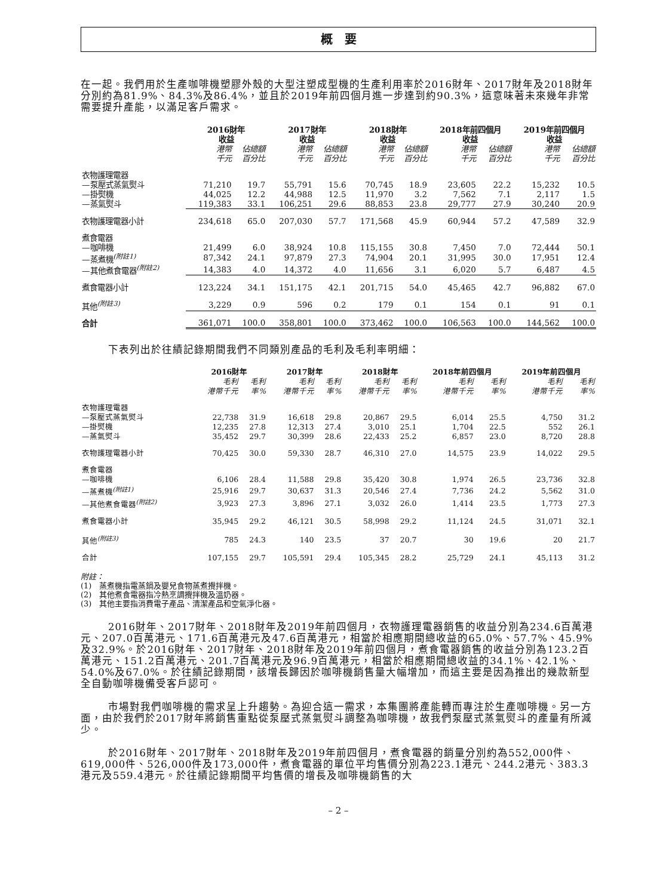概　要
在一起。我們用於生產咖啡機塑膠外殼的大型注塑成型機的生產利用率於2016財年、2017財年及2018財年分別約為81.9%、84.3%及86.4%，並且於2019年前四個月進一步達到約90.3%，這意味著未來幾年非常需要提升產能，以滿足客戶需求。
| | 2016財年 收益 | | 2017財年 收益 | | 2018財年 收益 | | 2018年前四個月 收益 | | 2019年前四個月 收益 | |
| --- | --- | --- | --- | --- | --- | --- | --- | --- | --- | --- |
| | 港幣 千元 | 佔總額 百分比 | 港幣 千元 | 佔總額 百分比 | 港幣 千元 | 佔總額 百分比 | 港幣 千元 | 佔總額 百分比 | 港幣 千元 | 佔總額 百分比 |
| 衣物護理電器 | | | | | | | | | | |
| —泵壓式蒸氣熨斗 | 71,210 | 19.7 | 55,791 | 15.6 | 70,745 | 18.9 | 23,605 | 22.2 | 15,232 | 10.5 |
| —掛熨機 | 44,025 | 12.2 | 44,988 | 12.5 | 11,970 | 3.2 | 7,562 | 7.1 | 2,117 | 1.5 |
| —蒸氣熨斗 | 119,383 | 33.1 | 106,251 | 29.6 | 88,853 | 23.8 | 29,777 | 27.9 | 30,240 | 20.9 |
| 衣物護理電器小計 | 234,618 | 65.0 | 207,030 | 57.7 | 171,568 | 45.9 | 60,944 | 57.2 | 47,589 | 32.9 |
| 煮食電器 | | | | | | | | | | |
| —咖啡機 | 21,499 | 6.0 | 38,924 | 10.8 | 115,155 | 30.8 | 7,450 | 7.0 | 72,444 | 50.1 |
| —蒸煮機<sup>(附註1)</sup> | 87,342 | 24.1 | 97,879 | 27.3 | 74,904 | 20.1 | 31,995 | 30.0 | 17,951 | 12.4 |
| —其他煮食電器<sup>(附註2)</sup> | 14,383 | 4.0 | 14,372 | 4.0 | 11,656 | 3.1 | 6,020 | 5.7 | 6,487 | 4.5 |
| 煮食電器小計 | 123,224 | 34.1 | 151,175 | 42.1 | 201,715 | 54.0 | 45,465 | 42.7 | 96,882 | 67.0 |
| 其他<sup>(附註3)</sup> | 3,229 | 0.9 | 596 | 0.2 | 179 | 0.1 | 154 | 0.1 | 91 | 0.1 |
| 合計 | 361,071 | 100.0 | 358,801 | 100.0 | 373,462 | 100.0 | 106,563 | 100.0 | 144,562 | 100.0 |
下表列出於往績記錄期間我們不同類別產品的毛利及毛利率明細：
| | 2016財年 | | 2017財年 | | 2018財年 | | 2018年前四個月 | | 2019年前四個月 | |
| --- | --- | --- | --- | --- | --- | --- | --- | --- | --- | --- |
| | 毛利 港幣千元 | 毛利 率% | 毛利 港幣千元 | 毛利 率% | 毛利 港幣千元 | 毛利 率% | 毛利 港幣千元 | 毛利 率% | 毛利 港幣千元 | 毛利 率% |
| 衣物護理電器 | | | | | | | | | | |
| —泵壓式蒸氣熨斗 | 22,738 | 31.9 | 16,618 | 29.8 | 20,867 | 29.5 | 6,014 | 25.5 | 4,750 | 31.2 |
| —掛熨機 | 12,235 | 27.8 | 12,313 | 27.4 | 3,010 | 25.1 | 1,704 | 22.5 | 552 | 26.1 |
| —蒸氣熨斗 | 35,452 | 29.7 | 30,399 | 28.6 | 22,433 | 25.2 | 6,857 | 23.0 | 8,720 | 28.8 |
| 衣物護理電器小計 | 70,425 | 30.0 | 59,330 | 28.7 | 46,310 | 27.0 | 14,575 | 23.9 | 14,022 | 29.5 |
| 煮食電器 | | | | | | | | | | |
| —咖啡機 | 6,106 | 28.4 | 11,588 | 29.8 | 35,420 | 30.8 | 1,974 | 26.5 | 23,736 | 32.8 |
| —蒸煮機<sup>(附註1)</sup> | 25,916 | 29.7 | 30,637 | 31.3 | 20,546 | 27.4 | 7,736 | 24.2 | 5,562 | 31.0 |
| —其他煮食電器<sup>(附註2)</sup> | 3,923 | 27.3 | 3,896 | 27.1 | 3,032 | 26.0 | 1,414 | 23.5 | 1,773 | 27.3 |
| 煮食電器小計 | 35,945 | 29.2 | 46,121 | 30.5 | 58,998 | 29.2 | 11,124 | 24.5 | 31,071 | 32.1 |
| 其他<sup>(附註3)</sup> | 785 | 24.3 | 140 | 23.5 | 37 | 20.7 | 30 | 19.6 | 20 | 21.7 |
| 合計 | 107,155 | 29.7 | 105,591 | 29.4 | 105,345 | 28.2 | 25,729 | 24.1 | 45,113 | 31.2 |
附註：
(1)　蒸煮機指電蒸鍋及嬰兒食物蒸煮攪拌機。
(2)　其他煮食電器指冷熱烹調攪拌機及溫奶器。
(3)　其他主要指消費電子產品、清潔產品和空氣淨化器。
2016財年、2017財年、2018財年及2019年前四個月，衣物護理電器銷售的收益分別為234.6百萬港元、207.0百萬港元、171.6百萬港元及47.6百萬港元，相當於相應期間總收益的65.0%、57.7%、45.9%及32.9%。於2016財年、2017財年、2018財年及2019年前四個月，煮食電器銷售的收益分別為123.2百萬港元、151.2百萬港元、201.7百萬港元及96.9百萬港元，相當於相應期間總收益的34.1%、42.1%、54.0%及67.0%。於往績記錄期間，該增長歸因於咖啡機銷售量大幅增加，而這主要是因為推出的幾款新型全自動咖啡機備受客戶認可。
市場對我們咖啡機的需求呈上升趨勢。為迎合這一需求，本集團將產能轉而專注於生產咖啡機。另一方面，由於我們於2017財年將銷售重點從泵壓式蒸氣熨斗調整為咖啡機，故我們泵壓式蒸氣熨斗的產量有所減少。
於2016財年、2017財年、2018財年及2019年前四個月，煮食電器的銷量分別約為552,000件、619,000件、526,000件及173,000件，煮食電器的單位平均售價分別為223.1港元、244.2港元、383.3港元及559.4港元。於往績記錄期間平均售價的增長及咖啡機銷售的大
– 2 –